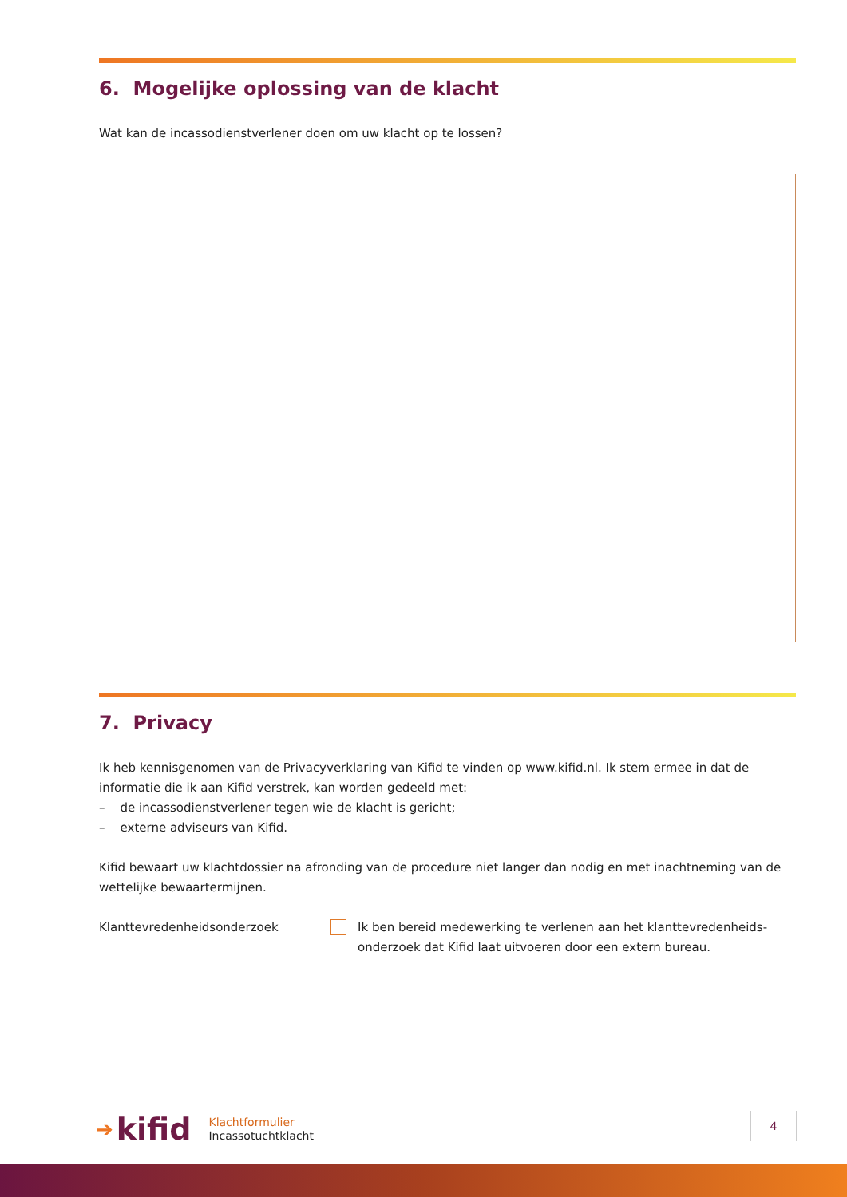6. Mogelijke oplossing van de klacht
Wat kan de incassodienstverlener doen om uw klacht op te lossen?
7. Privacy
Ik heb kennisgenomen van de Privacyverklaring van Kifid te vinden op www.kifid.nl. Ik stem ermee in dat de informatie die ik aan Kifid verstrek, kan worden gedeeld met:
– de incassodienstverlener tegen wie de klacht is gericht;
– externe adviseurs van Kifid.
Kifid bewaart uw klachtdossier na afronding van de procedure niet langer dan nodig en met inachtneming van de wettelijke bewaartermijnen.
Klanttevredenheidsonderzoek Ik ben bereid medewerking te verlenen aan het klanttevredenheids-onderzoek dat Kifid laat uitvoeren door een extern bureau.
➔ kifid
Klachtformulier
Incassotuchtklacht
4